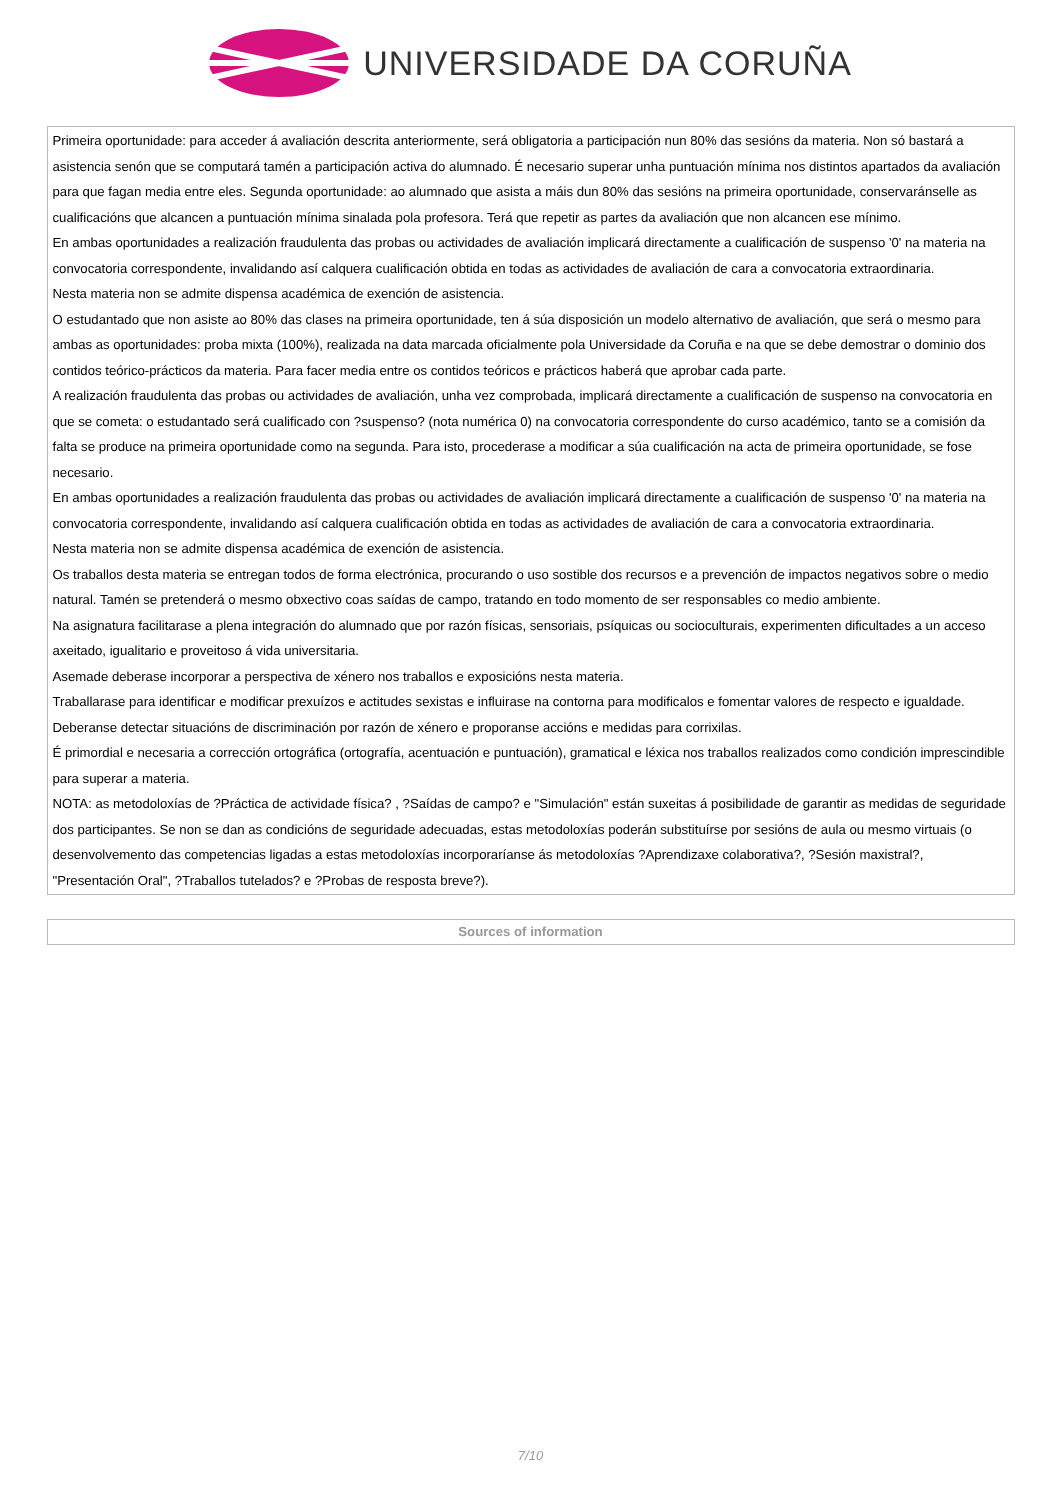UNIVERSIDADE DA CORUÑA
| Primeira oportunidade: para acceder á avaliación descrita anteriormente, será obligatoria a participación nun 80% das sesións da materia. Non só bastará a asistencia senón que se computará tamén a participación activa do alumnado. É necesario superar unha puntuación mínima nos distintos apartados da avaliación para que fagan media entre eles. Segunda oportunidade: ao alumnado que asista a máis dun 80% das sesións na primeira oportunidade, conservaránselle as cualificacións que alcancen a puntuación mínima sinalada pola profesora. Terá que repetir as partes da avaliación que non alcancen ese mínimo. En ambas oportunidades a realización fraudulenta das probas ou actividades de avaliación implicará directamente a cualificación de suspenso '0' na materia na convocatoria correspondente, invalidando así calquera cualificación obtida en todas as actividades de avaliación de cara a convocatoria extraordinaria. Nesta materia non se admite dispensa académica de exención de asistencia. O estudantado que non asiste ao 80% das clases na primeira oportunidade, ten á súa disposición un modelo alternativo de avaliación, que será o mesmo para ambas as oportunidades: proba mixta (100%), realizada na data marcada oficialmente pola Universidade da Coruña e na que se debe demostrar o dominio dos contidos teórico-prácticos da materia. Para facer media entre os contidos teóricos e prácticos haberá que aprobar cada parte. A realización fraudulenta das probas ou actividades de avaliación, unha vez comprobada, implicará directamente a cualificación de suspenso na convocatoria en que se cometa: o estudantado será cualificado con ?suspenso? (nota numérica 0) na convocatoria correspondente do curso académico, tanto se a comisión da falta se produce na primeira oportunidade como na segunda. Para isto, procederase a modificar a súa cualificación na acta de primeira oportunidade, se fose necesario. En ambas oportunidades a realización fraudulenta das probas ou actividades de avaliación implicará directamente a cualificación de suspenso '0' na materia na convocatoria correspondente, invalidando así calquera cualificación obtida en todas as actividades de avaliación de cara a convocatoria extraordinaria. Nesta materia non se admite dispensa académica de exención de asistencia. Os traballos desta materia se entregan todos de forma electrónica, procurando o uso sostible dos recursos e a prevención de impactos negativos sobre o medio natural. Tamén se pretenderá o mesmo obxectivo coas saídas de campo, tratando en todo momento de ser responsables co medio ambiente. Na asignatura facilitarase a plena integración do alumnado que por razón físicas, sensoriais, psíquicas ou socioculturais, experimenten dificultades a un acceso axeitado, igualitario e proveitoso á vida universitaria. Asemade deberase incorporar a perspectiva de xénero nos traballos e exposicións nesta materia. Traballarase para identificar e modificar prexuízos e actitudes sexistas e influirase na contorna para modificalos e fomentar valores de respecto e igualdade. Deberanse detectar situacións de discriminación por razón de xénero e proporanse accións e medidas para corrixilas. É primordial e necesaria a corrección ortográfica (ortografía, acentuación e puntuación), gramatical e léxica nos traballos realizados como condición imprescindible para superar a materia. NOTA: as metodoloxías de ?Práctica de actividade física? , ?Saídas de campo? e "Simulación" están suxeitas á posibilidade de garantir as medidas de seguridade dos participantes. Se non se dan as condicións de seguridade adecuadas, estas metodoloxías poderán substituírse por sesións de aula ou mesmo virtuais (o desenvolvemento das competencias ligadas a estas metodoloxías incorporaríanse ás metodoloxías ?Aprendizaxe colaborativa?, ?Sesión maxistral?, "Presentación Oral", ?Traballos tutelados? e ?Probas de resposta breve?). |
| Sources of information |
| --- |
7/10